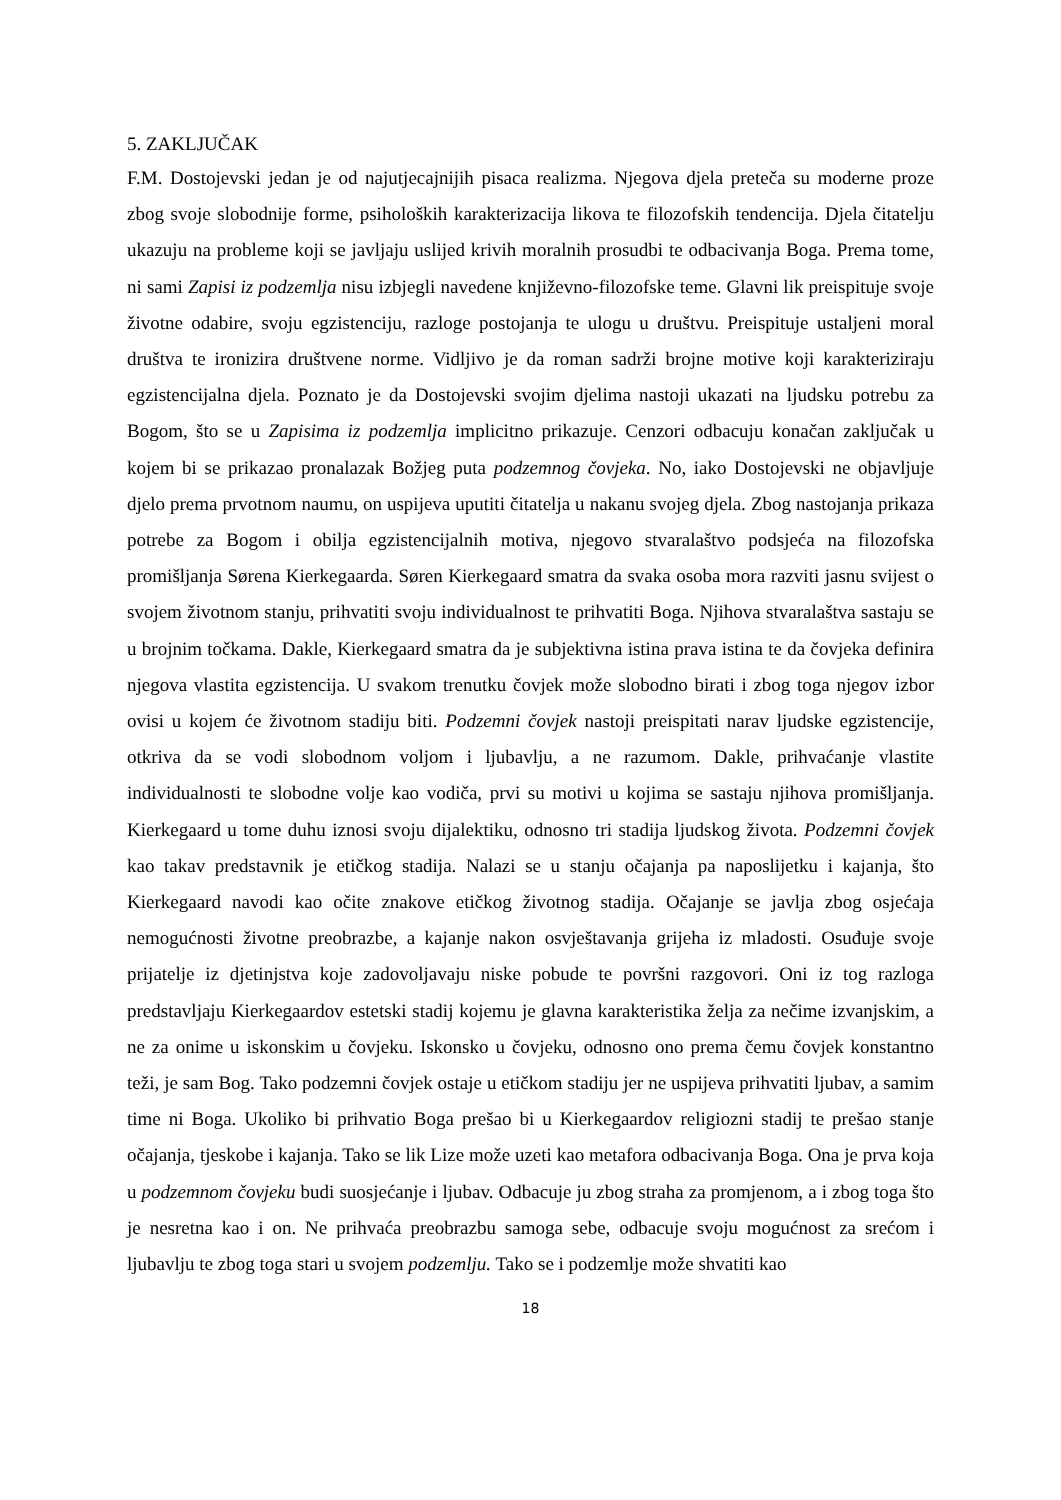5. ZAKLJUČAK
F.M. Dostojevski jedan je od najutjecajnijih pisaca realizma. Njegova djela preteča su moderne proze zbog svoje slobodnije forme, psiholoških karakterizacija likova te filozofskih tendencija. Djela čitatelju ukazuju na probleme koji se javljaju uslijed krivih moralnih prosudbi te odbacivanja Boga. Prema tome, ni sami Zapisi iz podzemlja nisu izbjegli navedene književno-filozofske teme. Glavni lik preispituje svoje životne odabire, svoju egzistenciju, razloge postojanja te ulogu u društvu. Preispituje ustaljeni moral društva te ironizira društvene norme. Vidljivo je da roman sadrži brojne motive koji karakteriziraju egzistencijalna djela. Poznato je da Dostojevski svojim djelima nastoji ukazati na ljudsku potrebu za Bogom, što se u Zapisima iz podzemlja implicitno prikazuje. Cenzori odbacuju konačan zaključak u kojem bi se prikazao pronalazak Božjeg puta podzemnog čovjeka. No, iako Dostojevski ne objavljuje djelo prema prvotnom naumu, on uspijeva uputiti čitatelja u nakanu svojeg djela. Zbog nastojanja prikaza potrebe za Bogom i obilja egzistencijalnih motiva, njegovo stvaralaštvo podsjeća na filozofska promišljanja Sørena Kierkegaarda. Søren Kierkegaard smatra da svaka osoba mora razviti jasnu svijest o svojem životnom stanju, prihvatiti svoju individualnost te prihvatiti Boga. Njihova stvaralaštva sastaju se u brojnim točkama. Dakle, Kierkegaard smatra da je subjektivna istina prava istina te da čovjeka definira njegova vlastita egzistencija. U svakom trenutku čovjek može slobodno birati i zbog toga njegov izbor ovisi u kojem će životnom stadiju biti. Podzemni čovjek nastoji preispitati narav ljudske egzistencije, otkriva da se vodi slobodnom voljom i ljubavlju, a ne razumom. Dakle, prihvaćanje vlastite individualnosti te slobodne volje kao vodiča, prvi su motivi u kojima se sastaju njihova promišljanja. Kierkegaard u tome duhu iznosi svoju dijalektiku, odnosno tri stadija ljudskog života. Podzemni čovjek kao takav predstavnik je etičkog stadija. Nalazi se u stanju očajanja pa naposlijetku i kajanja, što Kierkegaard navodi kao očite znakove etičkog životnog stadija. Očajanje se javlja zbog osjećaja nemogućnosti životne preobrazbe, a kajanje nakon osvještavanja grijeha iz mladosti. Osuđuje svoje prijatelje iz djetinjstva koje zadovoljavaju niske pobude te površni razgovori. Oni iz tog razloga predstavljaju Kierkegaardov estetski stadij kojemu je glavna karakteristika želja za nečime izvanjskim, a ne za onime u iskonskim u čovjeku. Iskonsko u čovjeku, odnosno ono prema čemu čovjek konstantno teži, je sam Bog. Tako podzemni čovjek ostaje u etičkom stadiju jer ne uspijeva prihvatiti ljubav, a samim time ni Boga. Ukoliko bi prihvatio Boga prešao bi u Kierkegaardov religiozni stadij te prešao stanje očajanja, tjeskobe i kajanja. Tako se lik Lize može uzeti kao metafora odbacivanja Boga. Ona je prva koja u podzemnom čovjeku budi suosjećanje i ljubav. Odbacuje ju zbog straha za promjenom, a i zbog toga što je nesretna kao i on. Ne prihvaća preobrazbu samoga sebe, odbacuje svoju mogućnost za srećom i ljubavlju te zbog toga stari u svojem podzemlju. Tako se i podzemlje može shvatiti kao
18